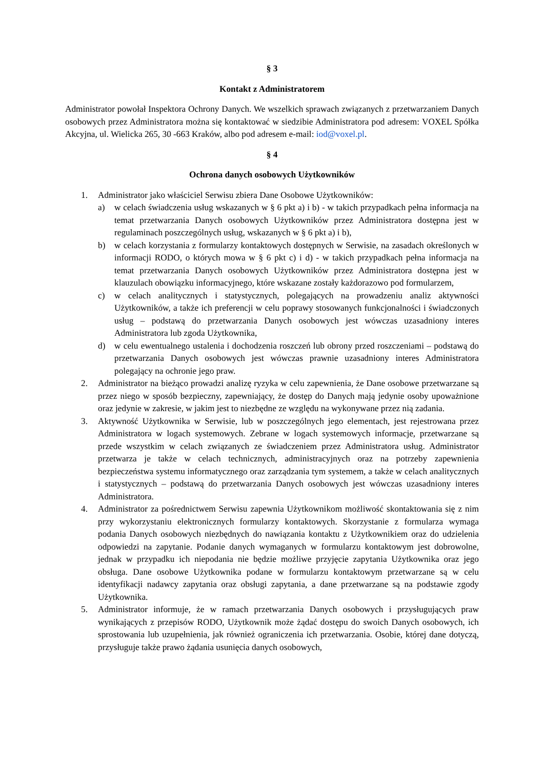§ 3
Kontakt z Administratorem
Administrator powołał Inspektora Ochrony Danych. We wszelkich sprawach związanych z przetwarzaniem Danych osobowych przez Administratora można się kontaktować w siedzibie Administratora pod adresem: VOXEL Spółka Akcyjna, ul. Wielicka 265, 30 -663 Kraków, albo pod adresem e-mail: iod@voxel.pl.
§ 4
Ochrona danych osobowych Użytkowników
1. Administrator jako właściciel Serwisu zbiera Dane Osobowe Użytkowników:
a) w celach świadczenia usług wskazanych w § 6 pkt a) i b) - w takich przypadkach pełna informacja na temat przetwarzania Danych osobowych Użytkowników przez Administratora dostępna jest w regulaminach poszczególnych usług, wskazanych w § 6 pkt a) i b),
b) w celach korzystania z formularzy kontaktowych dostępnych w Serwisie, na zasadach określonych w informacji RODO, o których mowa w § 6 pkt c) i d) - w takich przypadkach pełna informacja na temat przetwarzania Danych osobowych Użytkowników przez Administratora dostępna jest w klauzulach obowiązku informacyjnego, które wskazane zostały każdorazowo pod formularzem,
c) w celach analitycznych i statystycznych, polegających na prowadzeniu analiz aktywności Użytkowników, a także ich preferencji w celu poprawy stosowanych funkcjonalności i świadczonych usług – podstawą do przetwarzania Danych osobowych jest wówczas uzasadniony interes Administratora lub zgoda Użytkownika,
d) w celu ewentualnego ustalenia i dochodzenia roszczeń lub obrony przed roszczeniami – podstawą do przetwarzania Danych osobowych jest wówczas prawnie uzasadniony interes Administratora polegający na ochronie jego praw.
2. Administrator na bieżąco prowadzi analizę ryzyka w celu zapewnienia, że Dane osobowe przetwarzane są przez niego w sposób bezpieczny, zapewniający, że dostęp do Danych mają jedynie osoby upoważnione oraz jedynie w zakresie, w jakim jest to niezbędne ze względu na wykonywane przez nią zadania.
3. Aktywność Użytkownika w Serwisie, lub w poszczególnych jego elementach, jest rejestrowana przez Administratora w logach systemowych. Zebrane w logach systemowych informacje, przetwarzane są przede wszystkim w celach związanych ze świadczeniem przez Administratora usług. Administrator przetwarza je także w celach technicznych, administracyjnych oraz na potrzeby zapewnienia bezpieczeństwa systemu informatycznego oraz zarządzania tym systemem, a także w celach analitycznych i statystycznych – podstawą do przetwarzania Danych osobowych jest wówczas uzasadniony interes Administratora.
4. Administrator za pośrednictwem Serwisu zapewnia Użytkownikom możliwość skontaktowania się z nim przy wykorzystaniu elektronicznych formularzy kontaktowych. Skorzystanie z formularza wymaga podania Danych osobowych niezbędnych do nawiązania kontaktu z Użytkownikiem oraz do udzielenia odpowiedzi na zapytanie. Podanie danych wymaganych w formularzu kontaktowym jest dobrowolne, jednak w przypadku ich niepodania nie będzie możliwe przyjęcie zapytania Użytkownika oraz jego obsługa. Dane osobowe Użytkownika podane w formularzu kontaktowym przetwarzane są w celu identyfikacji nadawcy zapytania oraz obsługi zapytania, a dane przetwarzane są na podstawie zgody Użytkownika.
5. Administrator informuje, że w ramach przetwarzania Danych osobowych i przysługujących praw wynikających z przepisów RODO, Użytkownik może żądać dostępu do swoich Danych osobowych, ich sprostowania lub uzupełnienia, jak również ograniczenia ich przetwarzania. Osobie, której dane dotyczą, przysługuje także prawo żądania usunięcia danych osobowych,